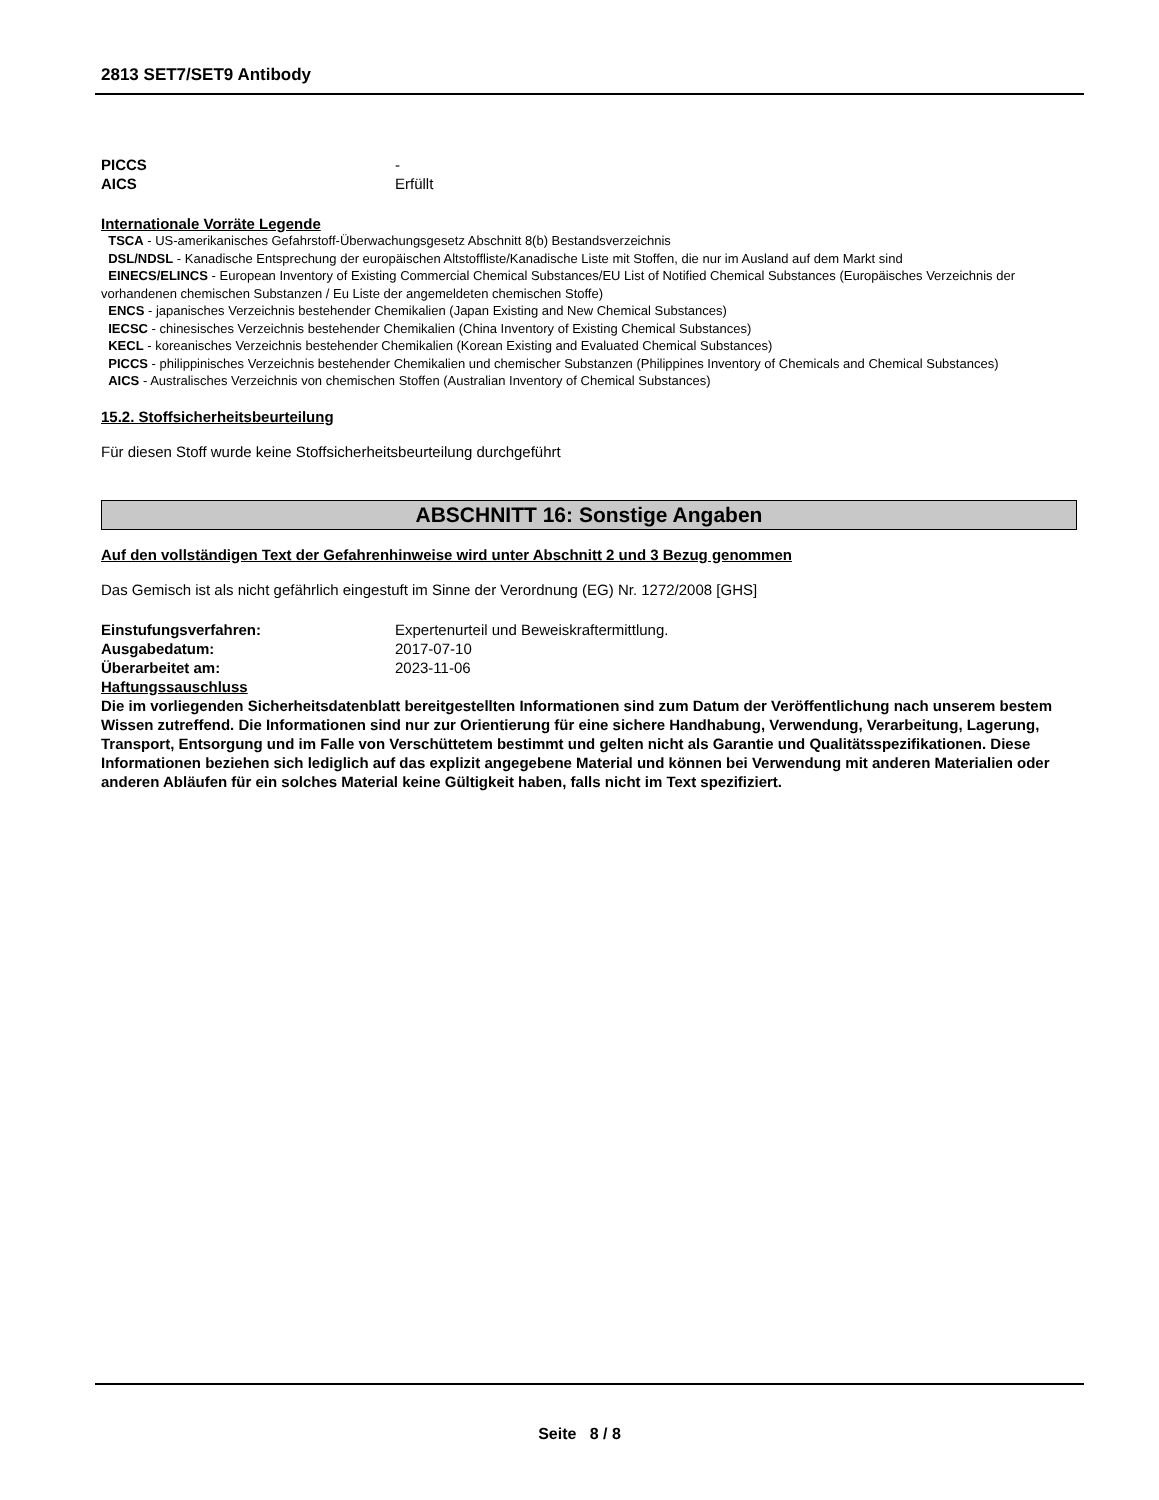2813 SET7/SET9 Antibody
PICCS -
AICS Erfüllt
Internationale Vorräte Legende
TSCA - US-amerikanisches Gefahrstoff-Überwachungsgesetz Abschnitt 8(b) Bestandsverzeichnis
DSL/NDSL - Kanadische Entsprechung der europäischen Altstoffliste/Kanadische Liste mit Stoffen, die nur im Ausland auf dem Markt sind
EINECS/ELINCS - European Inventory of Existing Commercial Chemical Substances/EU List of Notified Chemical Substances (Europäisches Verzeichnis der vorhandenen chemischen Substanzen / Eu Liste der angemeldeten chemischen Stoffe)
ENCS - japanisches Verzeichnis bestehender Chemikalien (Japan Existing and New Chemical Substances)
IECSC - chinesisches Verzeichnis bestehender Chemikalien (China Inventory of Existing Chemical Substances)
KECL - koreanisches Verzeichnis bestehender Chemikalien (Korean Existing and Evaluated Chemical Substances)
PICCS - philippinisches Verzeichnis bestehender Chemikalien und chemischer Substanzen (Philippines Inventory of Chemicals and Chemical Substances)
AICS - Australisches Verzeichnis von chemischen Stoffen (Australian Inventory of Chemical Substances)
15.2. Stoffsicherheitsbeurteilung
Für diesen Stoff wurde keine Stoffsicherheitsbeurteilung durchgeführt
ABSCHNITT 16: Sonstige Angaben
Auf den vollständigen Text der Gefahrenhinweise wird unter Abschnitt 2 und 3 Bezug genommen
Das Gemisch ist als nicht gefährlich eingestuft im Sinne der Verordnung (EG) Nr. 1272/2008 [GHS]
Einstufungsverfahren: Expertenurteil und Beweiskraftermittlung.
Ausgabedatum: 2017-07-10
Überarbeitet am: 2023-11-06
Haftungssauschluss
Die im vorliegenden Sicherheitsdatenblatt bereitgestellten Informationen sind zum Datum der Veröffentlichung nach unserem bestem Wissen zutreffend. Die Informationen sind nur zur Orientierung für eine sichere Handhabung, Verwendung, Verarbeitung, Lagerung, Transport, Entsorgung und im Falle von Verschüttetem bestimmt und gelten nicht als Garantie und Qualitätsspezifikationen. Diese Informationen beziehen sich lediglich auf das explizit angegebene Material und können bei Verwendung mit anderen Materialien oder anderen Abläufen für ein solches Material keine Gültigkeit haben, falls nicht im Text spezifiziert.
Seite 8 / 8